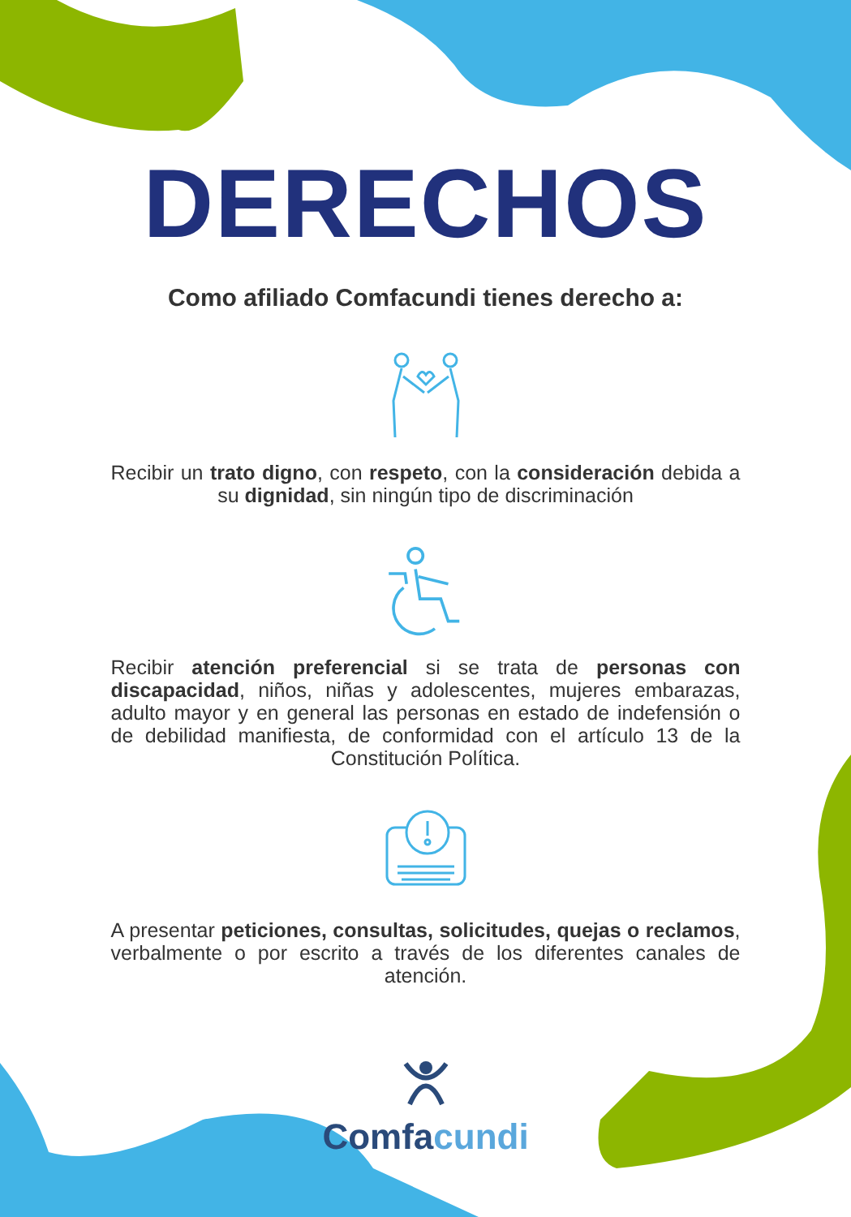DERECHOS
Como afiliado Comfacundi tienes derecho a:
Recibir un trato digno, con respeto, con la consideración debida a su dignidad, sin ningún tipo de discriminación
Recibir atención preferencial si se trata de personas con discapacidad, niños, niñas y adolescentes, mujeres embarazas, adulto mayor y en general las personas en estado de indefensión o de debilidad manifiesta, de conformidad con el artículo 13 de la Constitución Política.
A presentar peticiones, consultas, solicitudes, quejas o reclamos, verbalmente o por escrito a través de los diferentes canales de atención.
Comfacundi